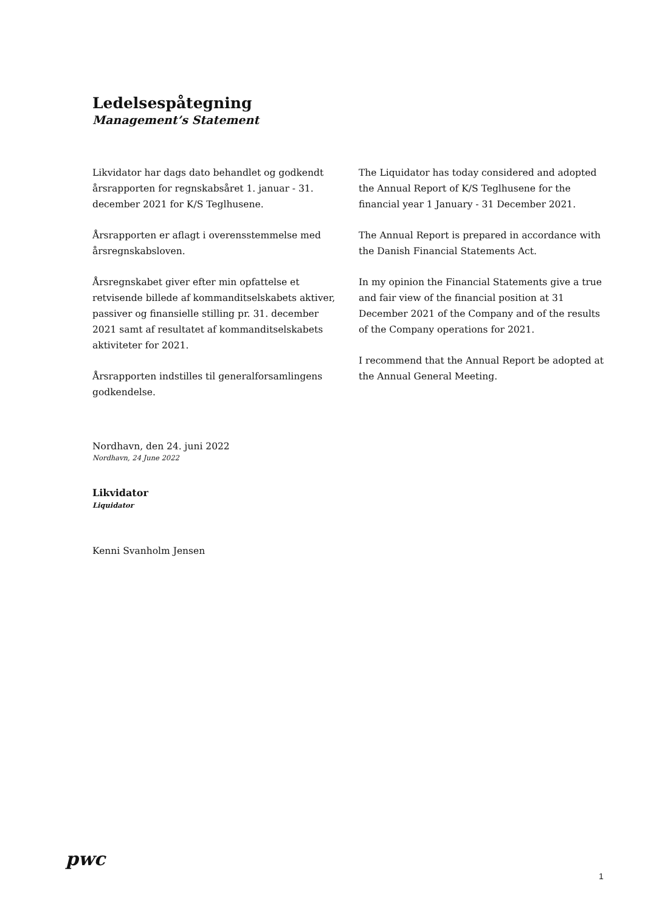Ledelsespåtegning
Management’s Statement
Likvidator har dags dato behandlet og godkendt årsrapporten for regnskabsåret 1. januar - 31. december 2021 for K/S Teglhusene.
Årsrapporten er aflagt i overensstemmelse med årsregnskabsloven.
Årsregnskabet giver efter min opfattelse et retvisende billede af kommanditselskabets aktiver, passiver og finansielle stilling pr. 31. december 2021 samt af resultatet af kommanditselskabets aktiviteter for 2021.
Årsrapporten indstilles til generalforsamlingens godkendelse.
The Liquidator has today considered and adopted the Annual Report of K/S Teglhusene for the financial year 1 January - 31 December 2021.
The Annual Report is prepared in accordance with the Danish Financial Statements Act.
In my opinion the Financial Statements give a true and fair view of the financial position at 31 December 2021 of the Company and of the results of the Company operations for 2021.
I recommend that the Annual Report be adopted at the Annual General Meeting.
Nordhavn, den 24. juni 2022
Nordhavn, 24 June 2022
Likvidator
Liquidator
Kenni Svanholm Jensen
pwc
1